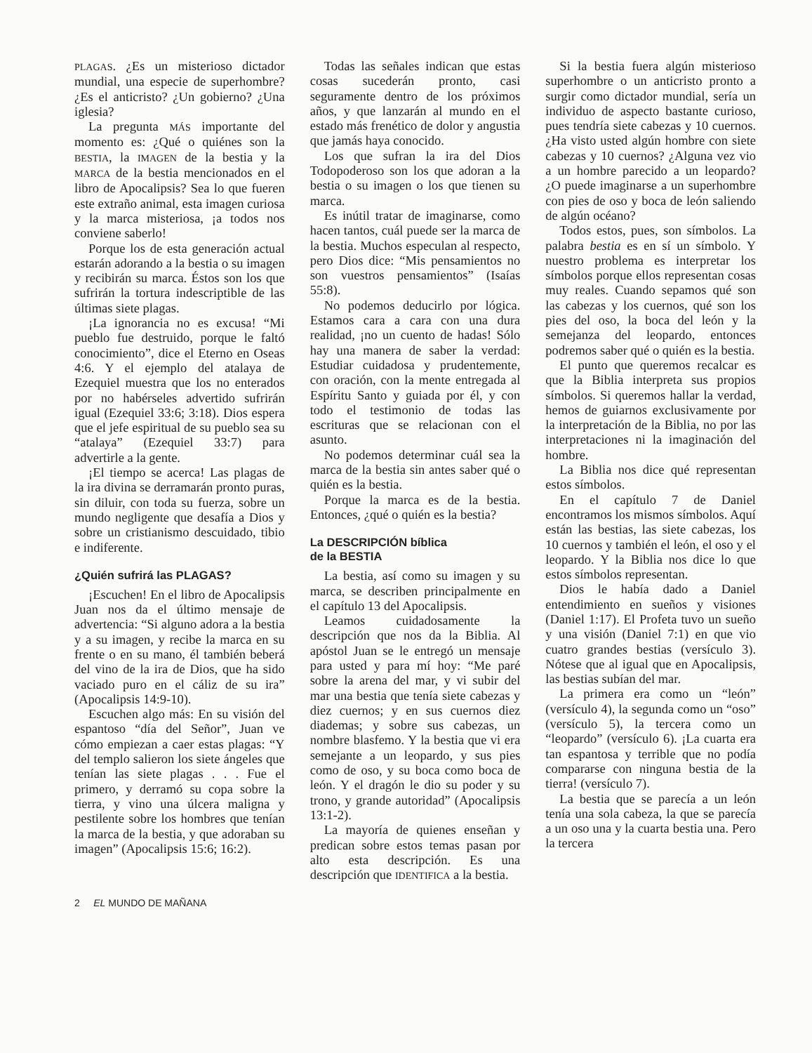PLAGAS. ¿Es un misterioso dictador mundial, una especie de superhombre? ¿Es el anticristo? ¿Un gobierno? ¿Una iglesia?
La pregunta MÁS importante del momento es: ¿Qué o quiénes son la BESTIA, la IMAGEN de la bestia y la MARCA de la bestia mencionados en el libro de Apocalipsis? Sea lo que fueren este extraño animal, esta imagen curiosa y la marca misteriosa, ¡a todos nos conviene saberlo!
Porque los de esta generación actual estarán adorando a la bestia o su imagen y recibirán su marca. Éstos son los que sufrirán la tortura indescriptible de las últimas siete plagas.
¡La ignorancia no es excusa! “Mi pueblo fue destruido, porque le faltó conocimiento”, dice el Eterno en Oseas 4:6. Y el ejemplo del atalaya de Ezequiel muestra que los no enterados por no habérseles advertido sufrirán igual (Ezequiel 33:6; 3:18). Dios espera que el jefe espiritual de su pueblo sea su “atalaya” (Ezequiel 33:7) para advertirle a la gente.
¡El tiempo se acerca! Las plagas de la ira divina se derramarán pronto puras, sin diluir, con toda su fuerza, sobre un mundo negligente que desafía a Dios y sobre un cristianismo descuidado, tibio e indiferente.
¿Quién sufrirá las PLAGAS?
¡Escuchen! En el libro de Apocalipsis Juan nos da el último mensaje de advertencia: “Si alguno adora a la bestia y a su imagen, y recibe la marca en su frente o en su mano, él también beberá del vino de la ira de Dios, que ha sido vaciado puro en el cáliz de su ira” (Apocalipsis 14:9-10).
Escuchen algo más: En su visión del espantoso “día del Señor”, Juan ve cómo empiezan a caer estas plagas: “Y del templo salieron los siete ángeles que tenían las siete plagas . . . Fue el primero, y derramó su copa sobre la tierra, y vino una úlcera maligna y pestilente sobre los hombres que tenían la marca de la bestia, y que adoraban su imagen” (Apocalipsis 15:6; 16:2).
Todas las señales indican que estas cosas sucederán pronto, casi seguramente dentro de los próximos años, y que lanzarán al mundo en el estado más frenético de dolor y angustia que jamás haya conocido.
Los que sufran la ira del Dios Todopoderoso son los que adoran a la bestia o su imagen o los que tienen su marca.
Es inútil tratar de imaginarse, como hacen tantos, cuál puede ser la marca de la bestia. Muchos especulan al respecto, pero Dios dice: “Mis pensamientos no son vuestros pensamientos” (Isaías 55:8).
No podemos deducirlo por lógica. Estamos cara a cara con una dura realidad, ¡no un cuento de hadas! Sólo hay una manera de saber la verdad: Estudiar cuidadosa y prudentemente, con oración, con la mente entregada al Espíritu Santo y guiada por él, y con todo el testimonio de todas las escrituras que se relacionan con el asunto.
No podemos determinar cuál sea la marca de la bestia sin antes saber qué o quién es la bestia.
Porque la marca es de la bestia. Entonces, ¿qué o quién es la bestia?
La DESCRIPCIÓN bíblica
de la BESTIA
La bestia, así como su imagen y su marca, se describen principalmente en el capítulo 13 del Apocalipsis.
Leamos cuidadosamente la descripción que nos da la Biblia. Al apóstol Juan se le entregó un mensaje para usted y para mí hoy: “Me paré sobre la arena del mar, y vi subir del mar una bestia que tenía siete cabezas y diez cuernos; y en sus cuernos diez diademas; y sobre sus cabezas, un nombre blasfemo. Y la bestia que vi era semejante a un leopardo, y sus pies como de oso, y su boca como boca de león. Y el dragón le dio su poder y su trono, y grande autoridad” (Apocalipsis 13:1-2).
La mayoría de quienes enseñan y predican sobre estos temas pasan por alto esta descripción. Es una descripción que IDENTIFICA a la bestia.
Si la bestia fuera algún misterioso superhombre o un anticristo pronto a surgir como dictador mundial, sería un individuo de aspecto bastante curioso, pues tendría siete cabezas y 10 cuernos. ¿Ha visto usted algún hombre con siete cabezas y 10 cuernos? ¿Alguna vez vio a un hombre parecido a un leopardo? ¿O puede imaginarse a un superhombre con pies de oso y boca de león saliendo de algún océano?
Todos estos, pues, son símbolos. La palabra bestia es en sí un símbolo. Y nuestro problema es interpretar los símbolos porque ellos representan cosas muy reales. Cuando sepamos qué son las cabezas y los cuernos, qué son los pies del oso, la boca del león y la semejanza del leopardo, entonces podremos saber qué o quién es la bestia.
El punto que queremos recalcar es que la Biblia interpreta sus propios símbolos. Si queremos hallar la verdad, hemos de guiarnos exclusivamente por la interpretación de la Biblia, no por las interpretaciones ni la imaginación del hombre.
La Biblia nos dice qué representan estos símbolos.
En el capítulo 7 de Daniel encontramos los mismos símbolos. Aquí están las bestias, las siete cabezas, los 10 cuernos y también el león, el oso y el leopardo. Y la Biblia nos dice lo que estos símbolos representan.
Dios le había dado a Daniel entendimiento en sueños y visiones (Daniel 1:17). El Profeta tuvo un sueño y una visión (Daniel 7:1) en que vio cuatro grandes bestias (versículo 3). Nótese que al igual que en Apocalipsis, las bestias subían del mar.
La primera era como un “león” (versículo 4), la segunda como un “oso” (versículo 5), la tercera como un “leopardo” (versículo 6). ¡La cuarta era tan espantosa y terrible que no podía compararse con ninguna bestia de la tierra! (versículo 7).
La bestia que se parecía a un león tenía una sola cabeza, la que se parecía a un oso una y la cuarta bestia una. Pero la tercera
2 EL MUNDO DE MAÑANA